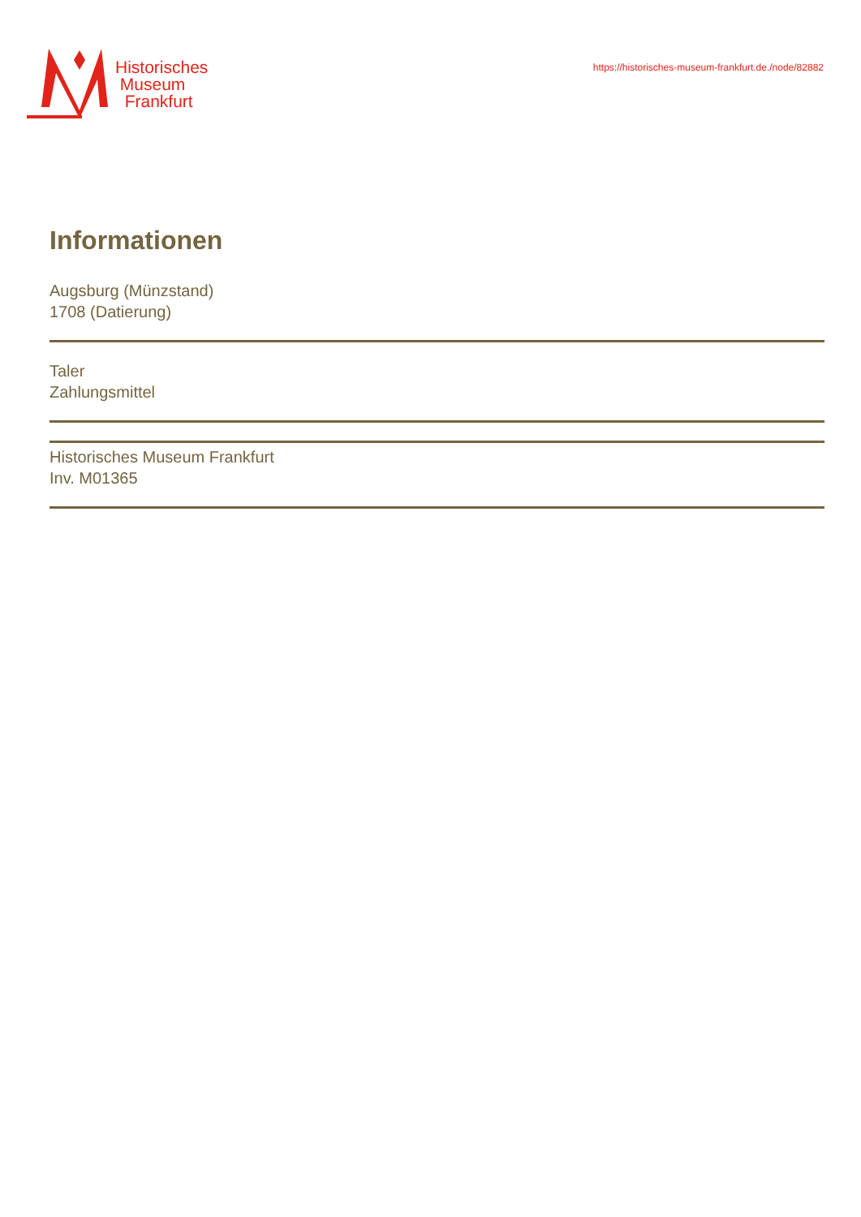Historisches
Museum
Frankfurt
https://historisches-museum-frankfurt.de./node/82882
Informationen
Augsburg (Münzstand)
1708 (Datierung)
Taler
Zahlungsmittel
Historisches Museum Frankfurt
Inv. M01365